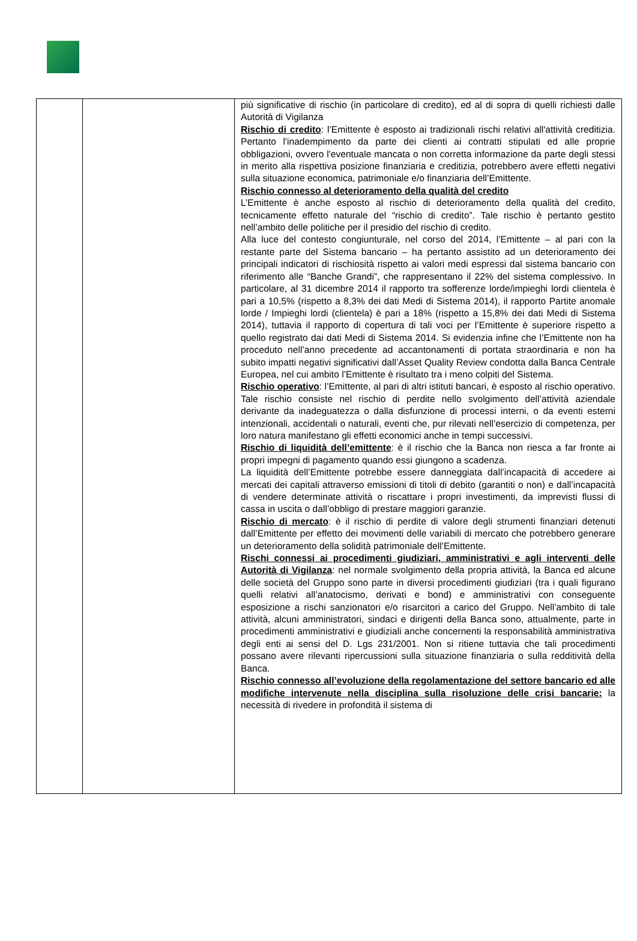| | | più significative di rischio (in particolare di credito), ed al di sopra di quelli richiesti dalle Autorità di Vigilanza Rischio di credito : l’Emittente è esposto ai tradizionali rischi relativi all'attività creditizia. Pertanto l'inadempimento da parte dei clienti ai contratti stipulati ed alle proprie obbligazioni, ovvero l'eventuale mancata o non corretta informazione da parte degli stessi in merito alla rispettiva posizione finanziaria e creditizia, potrebbero avere effetti negativi sulla situazione economica, patrimoniale e/o finanziaria dell’Emittente. Rischio connesso al deterioramento della qualità del credito L’Emittente è anche esposto al rischio di deterioramento della qualità del credito, tecnicamente effetto naturale del “rischio di credito”. Tale rischio è pertanto gestito nell’ambito delle politiche per il presidio del rischio di credito. Alla luce del contesto congiunturale, nel corso del 2014, l’Emittente – al pari con la restante parte del Sistema bancario – ha pertanto assistito ad un deterioramento dei principali indicatori di rischiosità rispetto ai valori medi espressi dal sistema bancario con riferimento alle “Banche Grandi”, che rappresentano il 22% del sistema complessivo. In particolare, al 31 dicembre 2014 il rapporto tra sofferenze lorde/impieghi lordi clientela è pari a 10,5% (rispetto a 8,3% dei dati Medi di Sistema 2014), il rapporto Partite anomale lorde / Impieghi lordi (clientela) è pari a 18% (rispetto a 15,8% dei dati Medi di Sistema 2014), tuttavia il rapporto di copertura di tali voci per l’Emittente è superiore rispetto a quello registrato dai dati Medi di Sistema 2014. Si evidenzia infine che l’Emittente non ha proceduto nell’anno precedente ad accantonamenti di portata straordinaria e non ha subito impatti negativi significativi dall’Asset Quality Review condotta dalla Banca Centrale Europea, nel cui ambito l’Emittente è risultato tra i meno colpiti del Sistema. Rischio operativo : l’Emittente, al pari di altri istituti bancari, è esposto al rischio operativo. Tale rischio consiste nel rischio di perdite nello svolgimento dell’attività aziendale derivante da inadeguatezza o dalla disfunzione di processi interni, o da eventi esterni intenzionali, accidentali o naturali, eventi che, pur rilevati nell’esercizio di competenza, per loro natura manifestano gli effetti economici anche in tempi successivi. Rischio di liquidità dell’emittente : è il rischio che la Banca non riesca a far fronte ai propri impegni di pagamento quando essi giungono a scadenza. La liquidità dell’Emittente potrebbe essere danneggiata dall’incapacità di accedere ai mercati dei capitali attraverso emissioni di titoli di debito (garantiti o non) e dall’incapacità di vendere determinate attività o riscattare i propri investimenti, da imprevisti flussi di cassa in uscita o dall’obbligo di prestare maggiori garanzie. Rischio di mercato : è il rischio di perdite di valore degli strumenti finanziari detenuti dall’Emittente per effetto dei movimenti delle variabili di mercato che potrebbero generare un deterioramento della solidità patrimoniale dell’Emittente. Rischi connessi ai procedimenti giudiziari, amministrativi e agli interventi delle Autorità di Vigilanza : nel normale svolgimento della propria attività, la Banca ed alcune delle società del Gruppo sono parte in diversi procedimenti giudiziari (tra i quali figurano quelli relativi all’anatocismo, derivati e bond) e amministrativi con conseguente esposizione a rischi sanzionatori e/o risarcitori a carico del Gruppo. Nell’ambito di tale attività, alcuni amministratori, sindaci e dirigenti della Banca sono, attualmente, parte in procedimenti amministrativi e giudiziali anche concernenti la responsabilità amministrativa degli enti ai sensi del D. Lgs 231/2001. Non si ritiene tuttavia che tali procedimenti possano avere rilevanti ripercussioni sulla situazione finanziaria o sulla redditività della Banca. Rischio connesso all’evoluzione della regolamentazione del settore bancario ed alle modifiche intervenute nella disciplina sulla risoluzione delle crisi bancarie: la necessità di rivedere in profondità il sistema di |